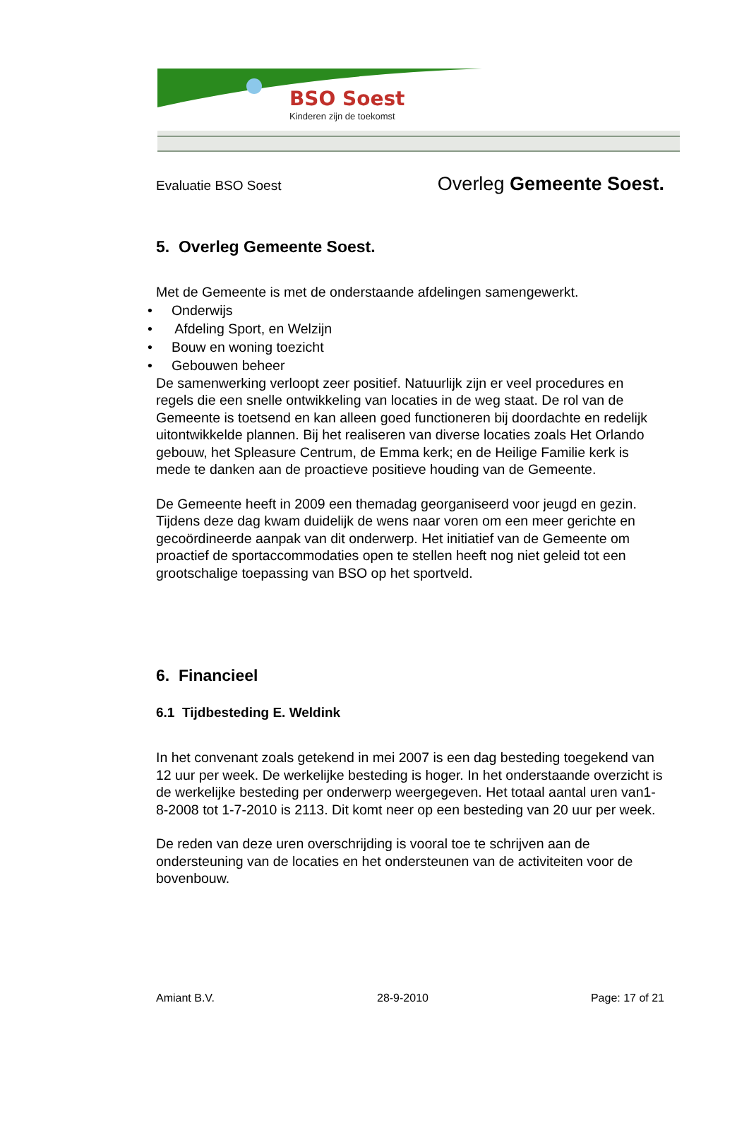BSO Soest
Kinderen zijn de toekomst
Evaluatie BSO Soest Overleg Gemeente Soest.
5. Overleg Gemeente Soest.
Met de Gemeente is met de onderstaande afdelingen samengewerkt.
• Onderwijs
• Afdeling Sport, en Welzijn
• Bouw en woning toezicht
• Gebouwen beheer
De samenwerking verloopt zeer positief. Natuurlijk zijn er veel procedures en regels die een snelle ontwikkeling van locaties in de weg staat. De rol van de Gemeente is toetsend en kan alleen goed functioneren bij doordachte en redelijk uitontwikkelde plannen. Bij het realiseren van diverse locaties zoals Het Orlando gebouw, het Spleasure Centrum, de Emma kerk; en de Heilige Familie kerk is mede te danken aan de proactieve positieve houding van de Gemeente.
De Gemeente heeft in 2009 een themadag georganiseerd voor jeugd en gezin. Tijdens deze dag kwam duidelijk de wens naar voren om een meer gerichte en gecoördineerde aanpak van dit onderwerp. Het initiatief van de Gemeente om proactief de sportaccommodaties open te stellen heeft nog niet geleid tot een grootschalige toepassing van BSO op het sportveld.
6. Financieel
6.1 Tijdbesteding E. Weldink
In het convenant zoals getekend in mei 2007 is een dag besteding toegekend van 12 uur per week. De werkelijke besteding is hoger. In het onderstaande overzicht is de werkelijke besteding per onderwerp weergegeven. Het totaal aantal uren van1-8-2008 tot 1-7-2010 is 2113. Dit komt neer op een besteding van 20 uur per week.
De reden van deze uren overschrijding is vooral toe te schrijven aan de ondersteuning van de locaties en het ondersteunen van de activiteiten voor de bovenbouw.
Amiant B.V. 28-9-2010 Page: 17 of 21